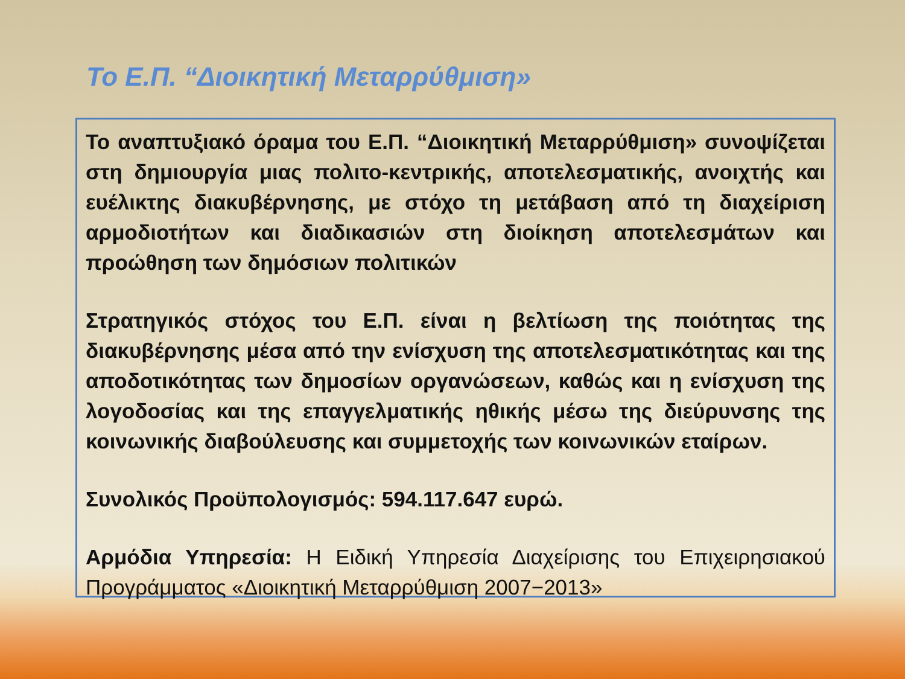Το Ε.Π. “Διοικητική Μεταρρύθμιση»
Το αναπτυξιακό όραμα του Ε.Π. “Διοικητική Μεταρρύθμιση» συνοψίζεται στη δημιουργία μιας πολιτο-κεντρικής, αποτελεσματικής, ανοιχτής και ευέλικτης διακυβέρνησης, με στόχο τη μετάβαση από τη διαχείριση αρμοδιοτήτων και διαδικασιών στη διοίκηση αποτελεσμάτων και προώθηση των δημόσιων πολιτικών
Στρατηγικός στόχος του Ε.Π. είναι η βελτίωση της ποιότητας της διακυβέρνησης μέσα από την ενίσχυση της αποτελεσματικότητας και της αποδοτικότητας των δημοσίων οργανώσεων, καθώς και η ενίσχυση της λογοδοσίας και της επαγγελματικής ηθικής μέσω της διεύρυνσης της κοινωνικής διαβούλευσης και συμμετοχής των κοινωνικών εταίρων.
Συνολικός Προϋπολογισμός: 594.117.647 ευρώ.
Αρμόδια Υπηρεσία: Η Ειδική Υπηρεσία Διαχείρισης του Επιχειρησιακού Προγράμματος «Διοικητική Μεταρρύθμιση 2007−2013»